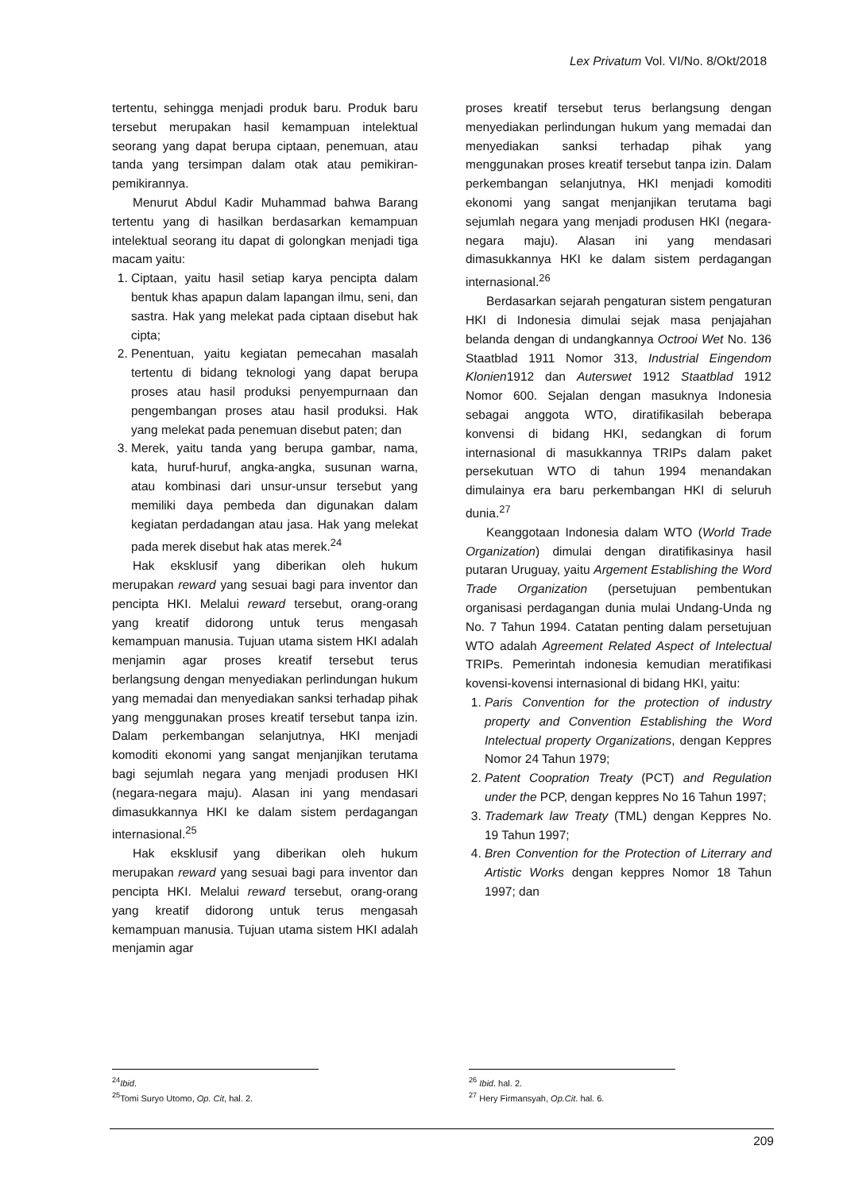Lex Privatum Vol. VI/No. 8/Okt/2018
tertentu, sehingga menjadi produk baru. Produk baru tersebut merupakan hasil kemampuan intelektual seorang yang dapat berupa ciptaan, penemuan, atau tanda yang tersimpan dalam otak atau pemikiran-pemikirannya.
Menurut Abdul Kadir Muhammad bahwa Barang tertentu yang di hasilkan berdasarkan kemampuan intelektual seorang itu dapat di golongkan menjadi tiga macam yaitu:
1. Ciptaan, yaitu hasil setiap karya pencipta dalam bentuk khas apapun dalam lapangan ilmu, seni, dan sastra. Hak yang melekat pada ciptaan disebut hak cipta;
2. Penentuan, yaitu kegiatan pemecahan masalah tertentu di bidang teknologi yang dapat berupa proses atau hasil produksi penyempurnaan dan pengembangan proses atau hasil produksi. Hak yang melekat pada penemuan disebut paten; dan
3. Merek, yaitu tanda yang berupa gambar, nama, kata, huruf-huruf, angka-angka, susunan warna, atau kombinasi dari unsur-unsur tersebut yang memiliki daya pembeda dan digunakan dalam kegiatan perdadangan atau jasa. Hak yang melekat pada merek disebut hak atas merek.<sup>24</sup>
Hak eksklusif yang diberikan oleh hukum merupakan reward yang sesuai bagi para inventor dan pencipta HKI. Melalui reward tersebut, orang-orang yang kreatif didorong untuk terus mengasah kemampuan manusia. Tujuan utama sistem HKI adalah menjamin agar proses kreatif tersebut terus berlangsung dengan menyediakan perlindungan hukum yang memadai dan menyediakan sanksi terhadap pihak yang menggunakan proses kreatif tersebut tanpa izin. Dalam perkembangan selanjutnya, HKI menjadi komoditi ekonomi yang sangat menjanjikan terutama bagi sejumlah negara yang menjadi produsen HKI (negara-negara maju). Alasan ini yang mendasari dimasukkannya HKI ke dalam sistem perdagangan internasional.<sup>25</sup>
Hak eksklusif yang diberikan oleh hukum merupakan reward yang sesuai bagi para inventor dan pencipta HKI. Melalui reward tersebut, orang-orang yang kreatif didorong untuk terus mengasah kemampuan manusia. Tujuan utama sistem HKI adalah menjamin agar
proses kreatif tersebut terus berlangsung dengan menyediakan perlindungan hukum yang memadai dan menyediakan sanksi terhadap pihak yang menggunakan proses kreatif tersebut tanpa izin. Dalam perkembangan selanjutnya, HKI menjadi komoditi ekonomi yang sangat menjanjikan terutama bagi sejumlah negara yang menjadi produsen HKI (negara-negara maju). Alasan ini yang mendasari dimasukkannya HKI ke dalam sistem perdagangan internasional.<sup>26</sup>
Berdasarkan sejarah pengaturan sistem pengaturan HKI di Indonesia dimulai sejak masa penjajahan belanda dengan di undangkannya Octrooi Wet No. 136 Staatblad 1911 Nomor 313, Industrial Eingendom Klonien1912 dan Auterswet 1912 Staatblad 1912 Nomor 600. Sejalan dengan masuknya Indonesia sebagai anggota WTO, diratifikasilah beberapa konvensi di bidang HKI, sedangkan di forum internasional di masukkannya TRIPs dalam paket persekutuan WTO di tahun 1994 menandakan dimulainya era baru perkembangan HKI di seluruh dunia.<sup>27</sup>
Keanggotaan Indonesia dalam WTO (World Trade Organization) dimulai dengan diratifikasinya hasil putaran Uruguay, yaitu Argement Establishing the Word Trade Organization (persetujuan pembentukan organisasi perdagangan dunia mulai Undang-Unda ng No. 7 Tahun 1994. Catatan penting dalam persetujuan WTO adalah Agreement Related Aspect of Intelectual TRIPs. Pemerintah indonesia kemudian meratifikasi kovensi-kovensi internasional di bidang HKI, yaitu:
1. Paris Convention for the protection of industry property and Convention Establishing the Word Intelectual property Organizations, dengan Keppres Nomor 24 Tahun 1979;
2. Patent Coopration Treaty (PCT) and Regulation under the PCP, dengan keppres No 16 Tahun 1997;
3. Trademark law Treaty (TML) dengan Keppres No. 19 Tahun 1997;
4. Bren Convention for the Protection of Literrary and Artistic Works dengan keppres Nomor 18 Tahun 1997; dan
<sup>24</sup> Ibid.
<sup>25</sup> Tomi Suryo Utomo, Op. Cit, hal. 2.
<sup>26</sup> Ibid. hal. 2.
<sup>27</sup> Hery Firmansyah, Op.Cit. hal. 6.
209